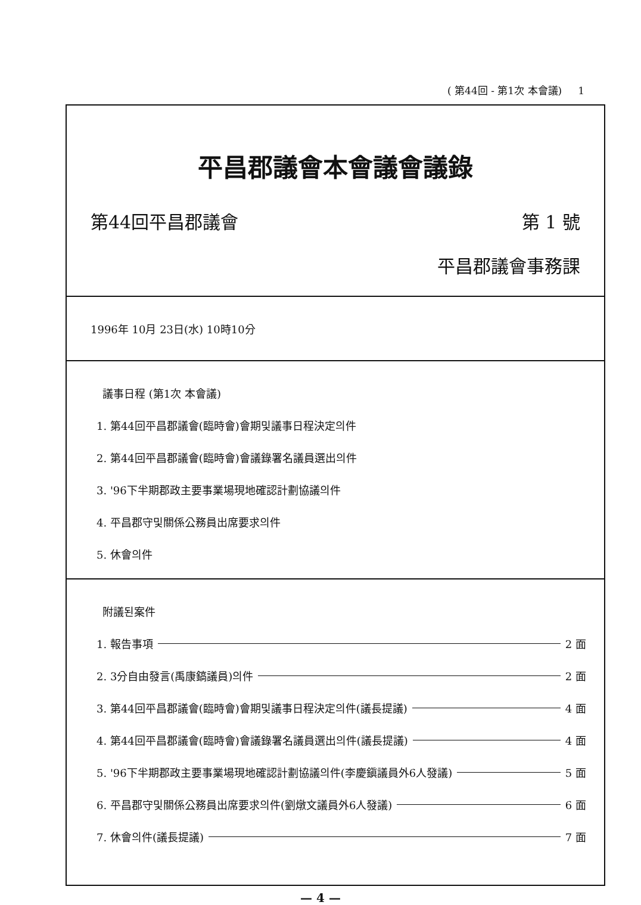( 第44回 - 第1次 本會議) 1
平昌郡議會本會議會議錄
第44回平昌郡議會 第 1 號
平昌郡議會事務課
1996年 10月 23日(水) 10時10分
議事日程 (第1次 本會議)
1. 第44回平昌郡議會(臨時會)會期및議事日程決定의件
2. 第44回平昌郡議會(臨時會)會議錄署名議員選出의件
3. '96下半期郡政主要事業場現地確認計劃協議의件
4. 平昌郡守및關係公務員出席要求의件
5. 休會의件
附議된案件
1. 報告事項 2 面
2. 3分自由發言(禹康鎬議員)의件 2 面
3. 第44回平昌郡議會(臨時會)會期및議事日程決定의件(議長提議) 4 面
4. 第44回平昌郡議會(臨時會)會議錄署名議員選出의件(議長提議) 4 面
5. '96下半期郡政主要事業場現地確認計劃協議의件(李慶鎭議員外6人發議) 5 面
6. 平昌郡守및關係公務員出席要求의件(劉燉文議員外6人發議) 6 面
7. 休會의件(議長提議) 7 面
— 4 —